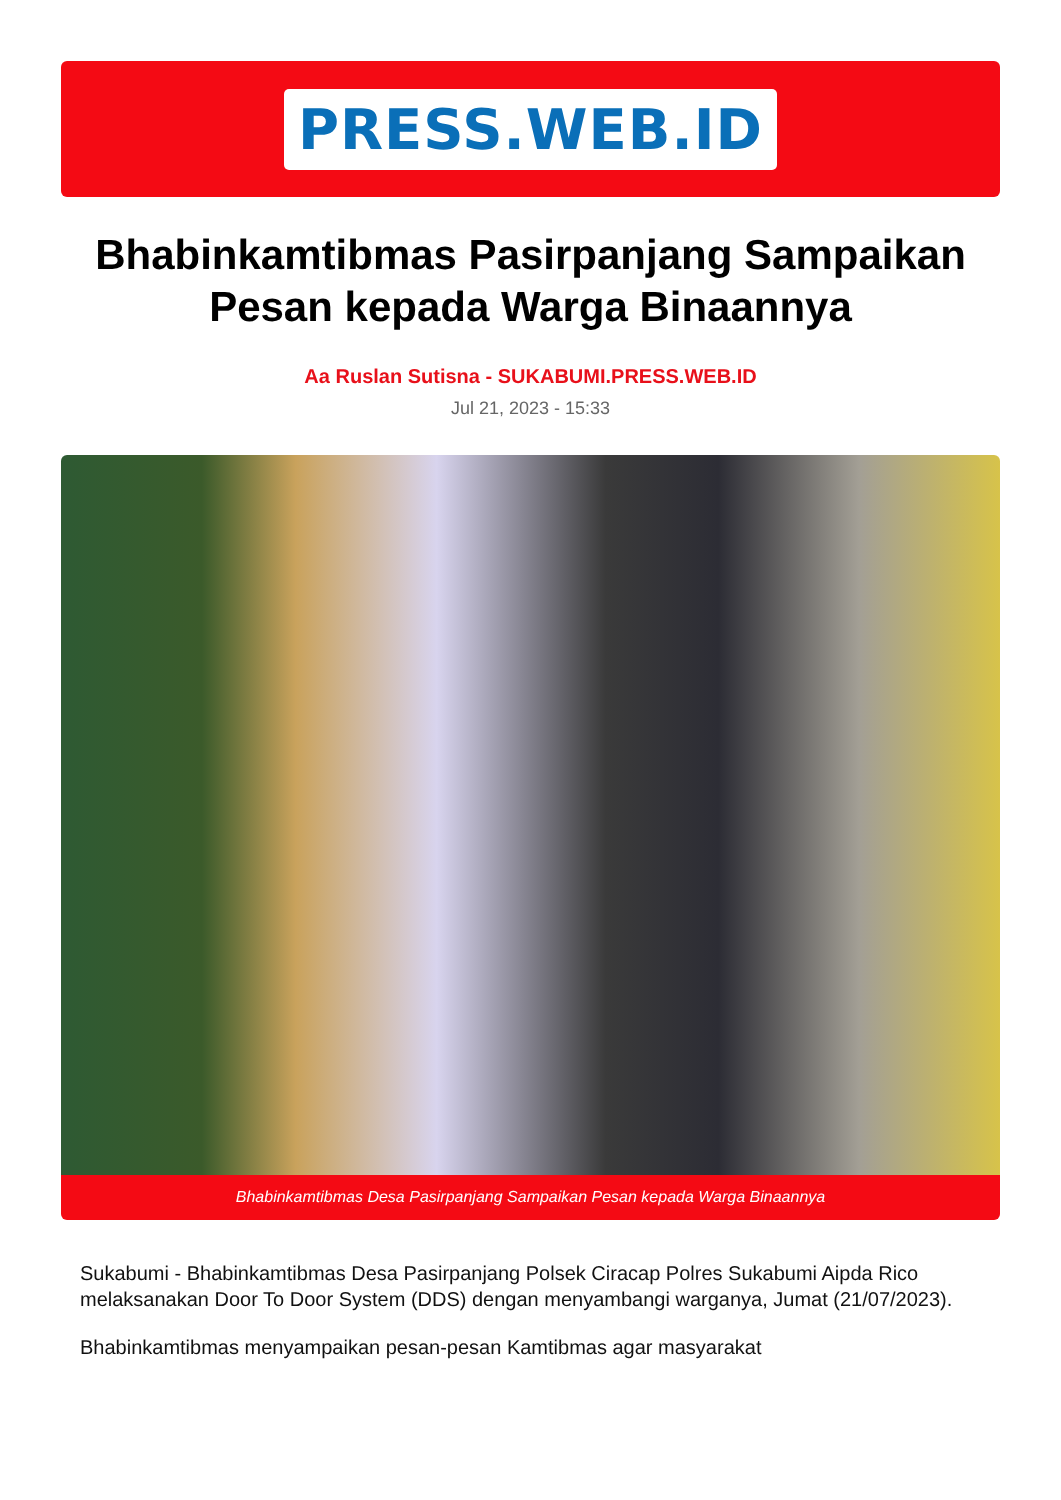PRESS.WEB.ID
Bhabinkamtibmas Pasirpanjang Sampaikan Pesan kepada Warga Binaannya
Aa Ruslan Sutisna - SUKABUMI.PRESS.WEB.ID
Jul 21, 2023 - 15:33
Bhabinkamtibmas Desa Pasirpanjang Sampaikan Pesan kepada Warga Binaannya
Sukabumi - Bhabinkamtibmas Desa Pasirpanjang Polsek Ciracap Polres Sukabumi Aipda Rico melaksanakan Door To Door System (DDS) dengan menyambangi warganya, Jumat (21/07/2023).
Bhabinkamtibmas menyampaikan pesan-pesan Kamtibmas agar masyarakat